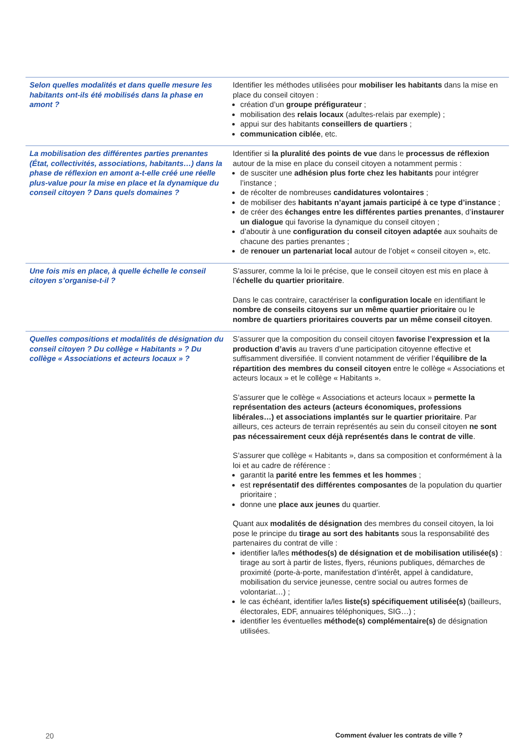| Selon quelles modalités et dans quelle mesure les habitants ont-ils été mobilisés dans la phase en amont ? | Identifier les méthodes utilisées pour mobiliser les habitants dans la mise en place du conseil citoyen : création d’un groupe préfigurateur ; mobilisation des relais locaux (adultes-relais par exemple) ; appui sur des habitants conseillers de quartiers ; communication ciblée , etc. |
| La mobilisation des différentes parties prenantes (État, collectivités, associations, habitants…) dans la phase de réflexion en amont a-t-elle créé une réelle plus-value pour la mise en place et la dynamique du conseil citoyen ? Dans quels domaines ? | Identifier si la pluralité des points de vue dans le processus de réflexion autour de la mise en place du conseil citoyen a notamment permis : de susciter une adhésion plus forte chez les habitants pour intégrer l’instance ; de récolter de nombreuses candidatures volontaires ; de mobiliser des habitants n’ayant jamais participé à ce type d’instance ; de créer des échanges entre les différentes parties prenantes , d’ instaurer un dialogue qui favorise la dynamique du conseil citoyen ; d’aboutir à une configuration du conseil citoyen adaptée aux souhaits de chacune des parties prenantes ; de renouer un partenariat local autour de l’objet « conseil citoyen », etc. |
| Une fois mis en place, à quelle échelle le conseil citoyen s’organise-t-il ? | S’assurer, comme la loi le précise, que le conseil citoyen est mis en place à l’ échelle du quartier prioritaire . Dans le cas contraire, caractériser la configuration locale en identifiant le nombre de conseils citoyens sur un même quartier prioritaire ou le nombre de quartiers prioritaires couverts par un même conseil citoyen . |
| Quelles compositions et modalités de désignation du conseil citoyen ? Du collège « Habitants » ? Du collège « Associations et acteurs locaux » ? | S’assurer que la composition du conseil citoyen favorise l’expression et la production d’avis au travers d’une participation citoyenne effective et suffisamment diversifiée. Il convient notamment de vérifier l’ équilibre de la répartition des membres du conseil citoyen entre le collège « Associations et acteurs locaux » et le collège « Habitants ». S’assurer que le collège « Associations et acteurs locaux » permette la représentation des acteurs (acteurs économiques, professions libérales…) et associations implantés sur le quartier prioritaire . Par ailleurs, ces acteurs de terrain représentés au sein du conseil citoyen ne sont pas nécessairement ceux déjà représentés dans le contrat de ville . S’assurer que collège « Habitants », dans sa composition et conformément à la loi et au cadre de référence : garantit la parité entre les femmes et les hommes ; est représentatif des différentes composantes de la population du quartier prioritaire ; donne une place aux jeunes du quartier. Quant aux modalités de désignation des membres du conseil citoyen, la loi pose le principe du tirage au sort des habitants sous la responsabilité des partenaires du contrat de ville : identifier la/les méthodes(s) de désignation et de mobilisation utilisée(s) : tirage au sort à partir de listes, flyers, réunions publiques, démarches de proximité (porte-à-porte, manifestation d’intérêt, appel à candidature, mobilisation du service jeunesse, centre social ou autres formes de volontariat…) ; le cas échéant, identifier la/les liste(s) spécifiquement utilisée(s) (bailleurs, électorales, EDF, annuaires téléphoniques, SIG…) ; identifier les éventuelles méthode(s) complémentaire(s) de désignation utilisées. |
20
Comment évaluer les contrats de ville ?